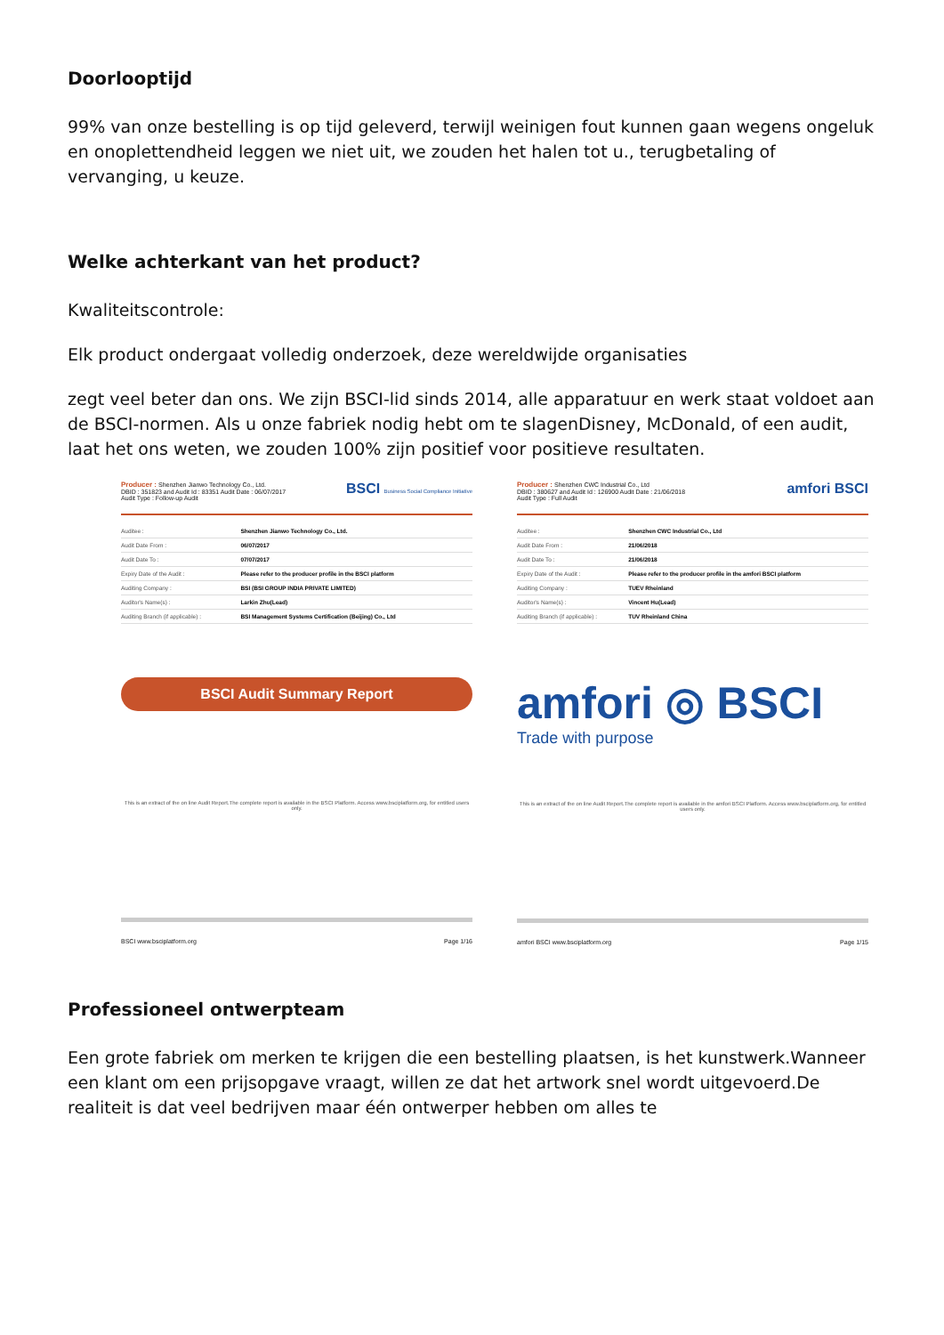Doorlooptijd
99% van onze bestelling is op tijd geleverd, terwijl weinigen fout kunnen gaan wegens ongeluk en onoplettendheid leggen we niet uit, we zouden het halen tot u., terugbetaling of vervanging, u keuze.
Welke achterkant van het product?
Kwaliteitscontrole:
Elk product ondergaat volledig onderzoek, deze wereldwijde organisaties
zegt veel beter dan ons. We zijn BSCI-lid sinds 2014, alle apparatuur en werk staat voldoet aan de BSCI-normen. Als u onze fabriek nodig hebt om te slagenDisney, McDonald, of een audit, laat het ons weten, we zouden 100% zijn positief voor positieve resultaten.
Producer : Shenzhen Jianwo Technology Co., Ltd.
DBID : 351823 and Audit Id : 83351 Audit Date : 06/07/2017
Audit Type : Follow-up Audit
BSCI Business Social Compliance Initiative
| Auditee : | Shenzhen Jianwo Technology Co., Ltd. |
| Audit Date From : | 06/07/2017 |
| Audit Date To : | 07/07/2017 |
| Expiry Date of the Audit : | Please refer to the producer profile in the BSCI platform |
| Auditing Company : | BSI (BSI GROUP INDIA PRIVATE LIMITED) |
| Auditor's Name(s) : | Larkin Zhu(Lead) |
| Auditing Branch (if applicable) : | BSI Management Systems Certification (Beijing) Co., Ltd |
BSCI Audit Summary Report
This is an extract of the on line Audit Report.The complete report is available in the BSCI Platform. Access www.bsciplatform.org, for entitled users only.
BSCI www.bsciplatform.org Page 1/16
Producer : Shenzhen CWC Industrial Co., Ltd
DBID : 380627 and Audit Id : 126900 Audit Date : 21/06/2018
Audit Type : Full Audit
amfori BSCI
| Auditee : | Shenzhen CWC Industrial Co., Ltd |
| Audit Date From : | 21/06/2018 |
| Audit Date To : | 21/06/2018 |
| Expiry Date of the Audit : | Please refer to the producer profile in the amfori BSCI platform |
| Auditing Company : | TUEV Rheinland |
| Auditor's Name(s) : | Vincent Hu(Lead) |
| Auditing Branch (if applicable) : | TUV Rheinland China |
amfori ◎ BSCI
Trade with purpose
This is an extract of the on line Audit Report.The complete report is available in the amfori BSCI Platform. Access www.bsciplatform.org, for entitled users only.
amfori BSCI www.bsciplatform.org Page 1/15
Professioneel ontwerpteam
Een grote fabriek om merken te krijgen die een bestelling plaatsen, is het kunstwerk.Wanneer een klant om een prijsopgave vraagt, willen ze dat het artwork snel wordt uitgevoerd.De realiteit is dat veel bedrijven maar één ontwerper hebben om alles te